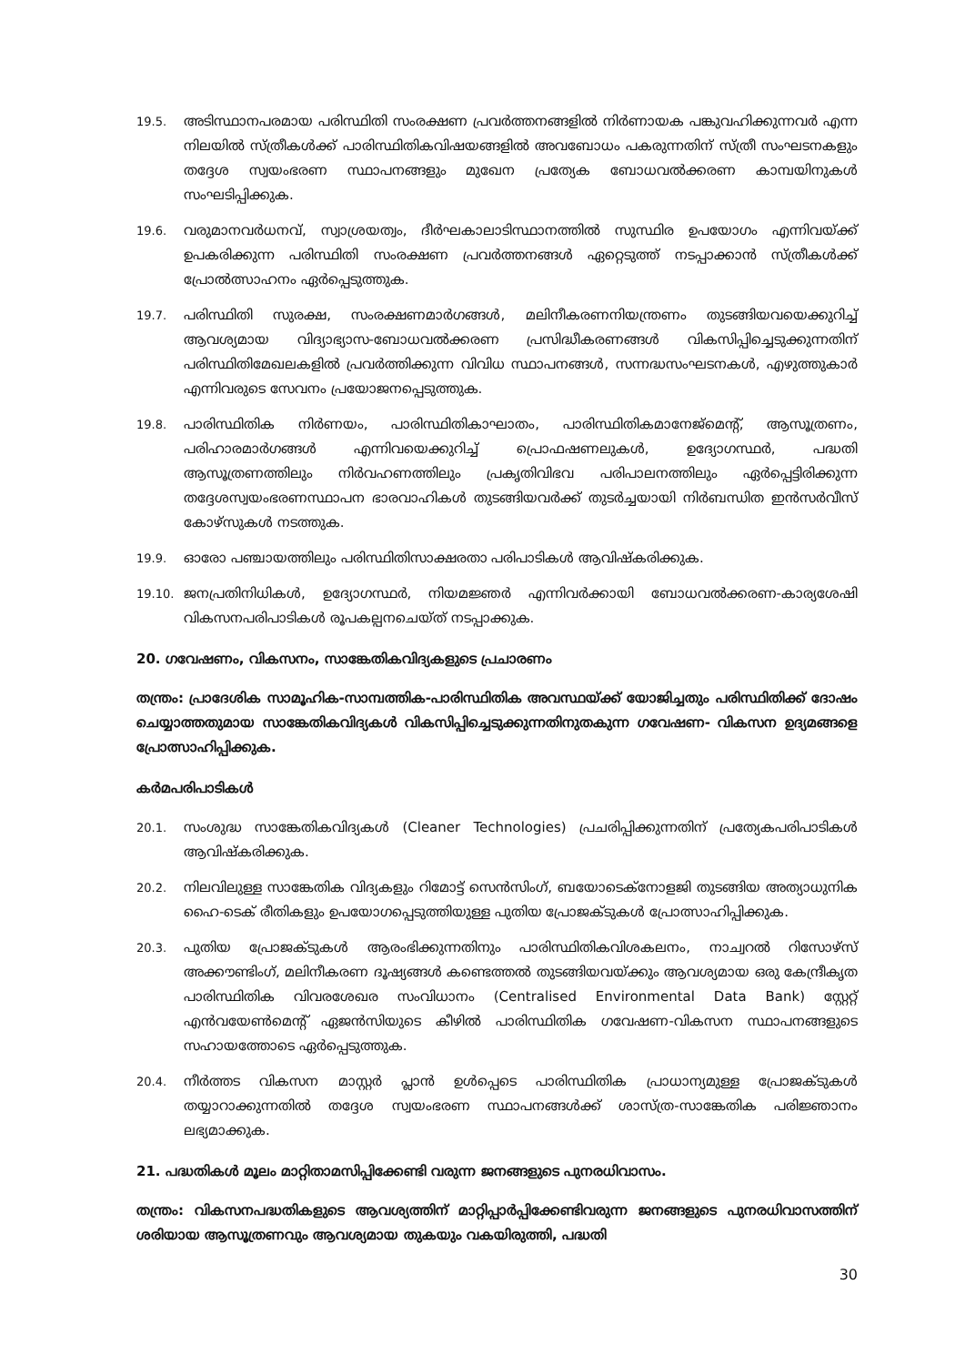19.5.
അടിസ്ഥാനപരമായ പരിസ്ഥിതി സംരക്ഷണ പ്രവർത്തനങ്ങളിൽ നിർണായക പങ്കുവഹിക്കുന്നവർ എന്ന നിലയിൽ സ്ത്രീകൾക്ക് പാരിസ്ഥിതികവിഷയങ്ങളിൽ അവബോധം പകരുന്നതിന് സ്ത്രീ സംഘടനകളും തദ്ദേശ സ്വയംഭരണ സ്ഥാപനങ്ങളും മുഖേന പ്രത്യേക ബോധവൽക്കരണ കാമ്പയിനുകൾ സംഘടിപ്പിക്കുക.
19.6.
വരുമാനവർധനവ്, സ്വാശ്രയത്വം, ദീർഘകാലാടിസ്ഥാനത്തിൽ സുസ്ഥിര ഉപയോഗം എന്നിവയ്ക്ക് ഉപകരിക്കുന്ന പരിസ്ഥിതി സംരക്ഷണ പ്രവർത്തനങ്ങൾ ഏറ്റെടുത്ത് നടപ്പാക്കാൻ സ്ത്രീകൾക്ക് പ്രോൽത്സാഹനം ഏർപ്പെടുത്തുക.
19.7.
പരിസ്ഥിതി സുരക്ഷ, സംരക്ഷണമാർഗങ്ങൾ, മലിനീകരണനിയന്ത്രണം തുടങ്ങിയവയെക്കുറിച്ച് ആവശ്യമായ വിദ്യാഭ്യാസ-ബോധവൽക്കരണ പ്രസിദ്ധീകരണങ്ങൾ വികസിപ്പിച്ചെടുക്കുന്നതിന് പരിസ്ഥിതിമേഖലകളിൽ പ്രവർത്തിക്കുന്ന വിവിധ സ്ഥാപനങ്ങൾ, സന്നദ്ധസംഘടനകൾ, എഴുത്തുകാർ എന്നിവരുടെ സേവനം പ്രയോജനപ്പെടുത്തുക.
19.8.
പാരിസ്ഥിതിക നിർണയം, പാരിസ്ഥിതികാഘാതം, പാരിസ്ഥിതികമാനേജ്മെന്റ്, ആസൂത്രണം, പരിഹാരമാർഗങ്ങൾ എന്നിവയെക്കുറിച്ച് പ്രൊഫഷണലുകൾ, ഉദ്യോഗസ്ഥർ, പദ്ധതി ആസൂത്രണത്തിലും നിർവഹണത്തിലും പ്രകൃതിവിഭവ പരിപാലനത്തിലും ഏർപ്പെട്ടിരിക്കുന്ന തദ്ദേശസ്വയംഭരണസ്ഥാപന ഭാരവാഹികൾ തുടങ്ങിയവർക്ക് തുടർച്ചയായി നിർബന്ധിത ഇൻസർവീസ് കോഴ്സുകൾ നടത്തുക.
19.9.
ഓരോ പഞ്ചായത്തിലും പരിസ്ഥിതിസാക്ഷരതാ പരിപാടികൾ ആവിഷ്കരിക്കുക.
19.10.
ജനപ്രതിനിധികൾ, ഉദ്യോഗസ്ഥർ, നിയമജ്ഞർ എന്നിവർക്കായി ബോധവൽക്കരണ-കാര്യശേഷി വികസനപരിപാടികൾ രൂപകല്പനചെയ്ത് നടപ്പാക്കുക.
20. ഗവേഷണം, വികസനം, സാങ്കേതികവിദ്യകളുടെ പ്രചാരണം
തന്ത്രം: പ്രാദേശിക സാമൂഹിക-സാമ്പത്തിക-പാരിസ്ഥിതിക അവസ്ഥയ്ക്ക് യോജിച്ചതും പരിസ്ഥിതിക്ക് ദോഷം ചെയ്യാത്തതുമായ സാങ്കേതികവിദ്യകൾ വികസിപ്പിച്ചെടുക്കുന്നതിനുതകുന്ന ഗവേഷണ- വികസന ഉദ്യമങ്ങളെ പ്രോത്സാഹിപ്പിക്കുക.
കർമപരിപാടികൾ
20.1.
സംശുദ്ധ സാങ്കേതികവിദ്യകൾ (Cleaner Technologies) പ്രചരിപ്പിക്കുന്നതിന് പ്രത്യേകപരിപാടികൾ ആവിഷ്കരിക്കുക.
20.2.
നിലവിലുള്ള സാങ്കേതിക വിദ്യകളും റിമോട്ട് സെൻസിംഗ്, ബയോടെക്നോളജി തുടങ്ങിയ അത്യാധുനിക ഹൈ-ടെക് രീതികളും ഉപയോഗപ്പെടുത്തിയുള്ള പുതിയ പ്രോജക്ടുകൾ പ്രോത്സാഹിപ്പിക്കുക.
20.3.
പുതിയ പ്രോജക്ടുകൾ ആരംഭിക്കുന്നതിനും പാരിസ്ഥിതികവിശകലനം, നാച്വറൽ റിസോഴ്സ് അക്കൗണ്ടിംഗ്, മലിനീകരണ ദൂഷ്യങ്ങൾ കണ്ടെത്തൽ തുടങ്ങിയവയ്ക്കും ആവശ്യമായ ഒരു കേന്ദ്രീകൃത പാരിസ്ഥിതിക വിവരശേഖര സംവിധാനം (Centralised Environmental Data Bank) സ്റ്റേറ്റ് എൻവയേൺമെന്റ് ഏജൻസിയുടെ കീഴിൽ പാരിസ്ഥിതിക ഗവേഷണ-വികസന സ്ഥാപനങ്ങളുടെ സഹായത്തോടെ ഏർപ്പെടുത്തുക.
20.4.
നീർത്തട വികസന മാസ്റ്റർ പ്ലാൻ ഉൾപ്പെടെ പാരിസ്ഥിതിക പ്രാധാന്യമുള്ള പ്രോജക്ടുകൾ തയ്യാറാക്കുന്നതിൽ തദ്ദേശ സ്വയംഭരണ സ്ഥാപനങ്ങൾക്ക് ശാസ്ത്ര-സാങ്കേതിക പരിജ്ഞാനം ലഭ്യമാക്കുക.
21. പദ്ധതികൾ മൂലം മാറ്റിതാമസിപ്പിക്കേണ്ടി വരുന്ന ജനങ്ങളുടെ പുനരധിവാസം.
തന്ത്രം: വികസനപദ്ധതികളുടെ ആവശ്യത്തിന് മാറ്റിപ്പാർപ്പിക്കേണ്ടിവരുന്ന ജനങ്ങളുടെ പുനരധിവാസത്തിന് ശരിയായ ആസൂത്രണവും ആവശ്യമായ തുകയും വകയിരുത്തി, പദ്ധതി
30